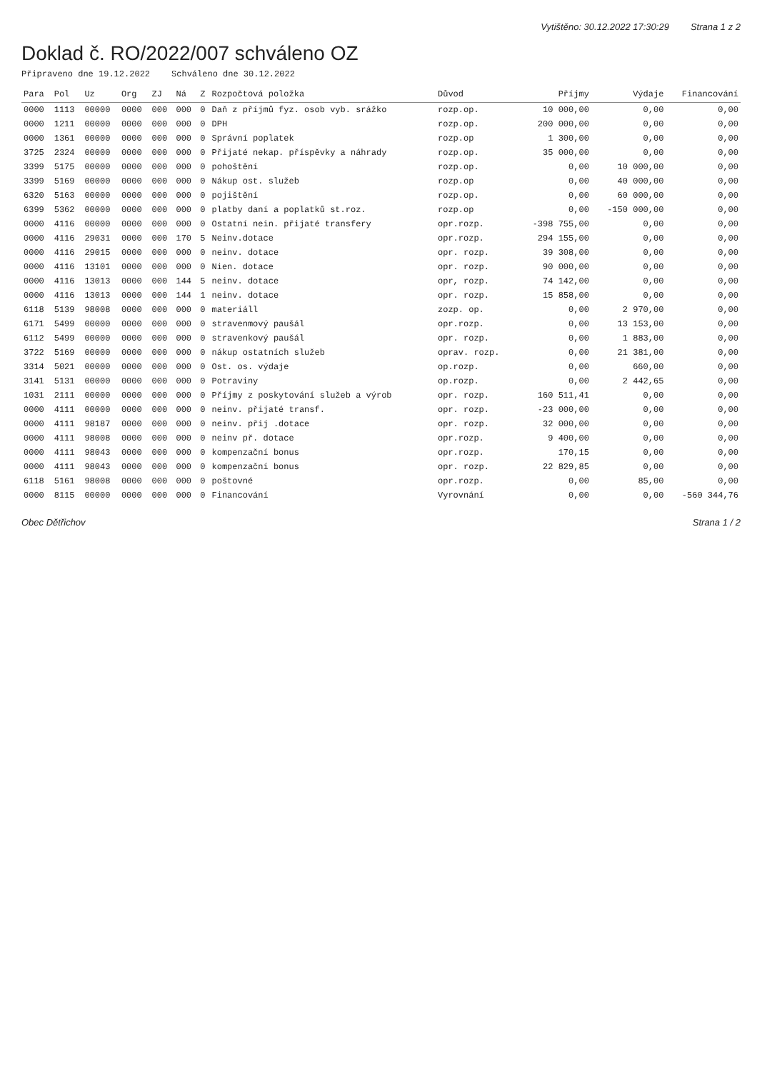Vytištěno: 30.12.2022 17:30:29 Strana 1 z 2
Doklad č. RO/2022/007 schváleno OZ
Připraveno dne 19.12.2022 Schváleno dne 30.12.2022
| Para | Pol | Uz | Org | ZJ | Ná | Z | Rozpočtová položka | Důvod | Příjmy | Výdaje | Financování |
| --- | --- | --- | --- | --- | --- | --- | --- | --- | --- | --- | --- |
| 0000 | 1113 | 00000 | 0000 | 000 | 000 | 0 | Daň z příjmů fyz. osob vyb. srážko | rozp.op. | 10 000,00 | 0,00 | 0,00 |
| 0000 | 1211 | 00000 | 0000 | 000 | 000 | 0 | DPH | rozp.op. | 200 000,00 | 0,00 | 0,00 |
| 0000 | 1361 | 00000 | 0000 | 000 | 000 | 0 | Správní poplatek | rozp.op | 1 300,00 | 0,00 | 0,00 |
| 3725 | 2324 | 00000 | 0000 | 000 | 000 | 0 | Přijaté nekap. příspěvky a náhrady | rozp.op. | 35 000,00 | 0,00 | 0,00 |
| 3399 | 5175 | 00000 | 0000 | 000 | 000 | 0 | pohoštění | rozp.op. | 0,00 | 10 000,00 | 0,00 |
| 3399 | 5169 | 00000 | 0000 | 000 | 000 | 0 | Nákup ost. služeb | rozp.op | 0,00 | 40 000,00 | 0,00 |
| 6320 | 5163 | 00000 | 0000 | 000 | 000 | 0 | pojištění | rozp.op. | 0,00 | 60 000,00 | 0,00 |
| 6399 | 5362 | 00000 | 0000 | 000 | 000 | 0 | platby daní a poplatků st.roz. | rozp.op | 0,00 | -150 000,00 | 0,00 |
| 0000 | 4116 | 00000 | 0000 | 000 | 000 | 0 | Ostatní nein. přijaté transfery | opr.rozp. | -398 755,00 | 0,00 | 0,00 |
| 0000 | 4116 | 29031 | 0000 | 000 | 170 | 5 | Neinv.dotace | opr.rozp. | 294 155,00 | 0,00 | 0,00 |
| 0000 | 4116 | 29015 | 0000 | 000 | 000 | 0 | neinv. dotace | opr. rozp. | 39 308,00 | 0,00 | 0,00 |
| 0000 | 4116 | 13101 | 0000 | 000 | 000 | 0 | Nien. dotace | opr. rozp. | 90 000,00 | 0,00 | 0,00 |
| 0000 | 4116 | 13013 | 0000 | 000 | 144 | 5 | neinv. dotace | opr, rozp. | 74 142,00 | 0,00 | 0,00 |
| 0000 | 4116 | 13013 | 0000 | 000 | 144 | 1 | neinv. dotace | opr. rozp. | 15 858,00 | 0,00 | 0,00 |
| 6118 | 5139 | 98008 | 0000 | 000 | 000 | 0 | materiáll | zozp. op. | 0,00 | 2 970,00 | 0,00 |
| 6171 | 5499 | 00000 | 0000 | 000 | 000 | 0 | stravenmový paušál | opr.rozp. | 0,00 | 13 153,00 | 0,00 |
| 6112 | 5499 | 00000 | 0000 | 000 | 000 | 0 | stravenkový paušál | opr. rozp. | 0,00 | 1 883,00 | 0,00 |
| 3722 | 5169 | 00000 | 0000 | 000 | 000 | 0 | nákup ostatních služeb | oprav. rozp. | 0,00 | 21 381,00 | 0,00 |
| 3314 | 5021 | 00000 | 0000 | 000 | 000 | 0 | Ost. os. výdaje | op.rozp. | 0,00 | 660,00 | 0,00 |
| 3141 | 5131 | 00000 | 0000 | 000 | 000 | 0 | Potraviny | op.rozp. | 0,00 | 2 442,65 | 0,00 |
| 1031 | 2111 | 00000 | 0000 | 000 | 000 | 0 | Příjmy z poskytování služeb a výrob | opr. rozp. | 160 511,41 | 0,00 | 0,00 |
| 0000 | 4111 | 00000 | 0000 | 000 | 000 | 0 | neinv. přijaté transf. | opr. rozp. | -23 000,00 | 0,00 | 0,00 |
| 0000 | 4111 | 98187 | 0000 | 000 | 000 | 0 | neinv. přij .dotace | opr. rozp. | 32 000,00 | 0,00 | 0,00 |
| 0000 | 4111 | 98008 | 0000 | 000 | 000 | 0 | neinv př. dotace | opr.rozp. | 9 400,00 | 0,00 | 0,00 |
| 0000 | 4111 | 98043 | 0000 | 000 | 000 | 0 | kompenzační bonus | opr.rozp. | 170,15 | 0,00 | 0,00 |
| 0000 | 4111 | 98043 | 0000 | 000 | 000 | 0 | kompenzační bonus | opr. rozp. | 22 829,85 | 0,00 | 0,00 |
| 6118 | 5161 | 98008 | 0000 | 000 | 000 | 0 | poštovné | opr.rozp. | 0,00 | 85,00 | 0,00 |
| 0000 | 8115 | 00000 | 0000 | 000 | 000 | 0 | Financování | Vyrovnání | 0,00 | 0,00 | -560 344,76 |
Obec Dětřichov Strana 1 / 2